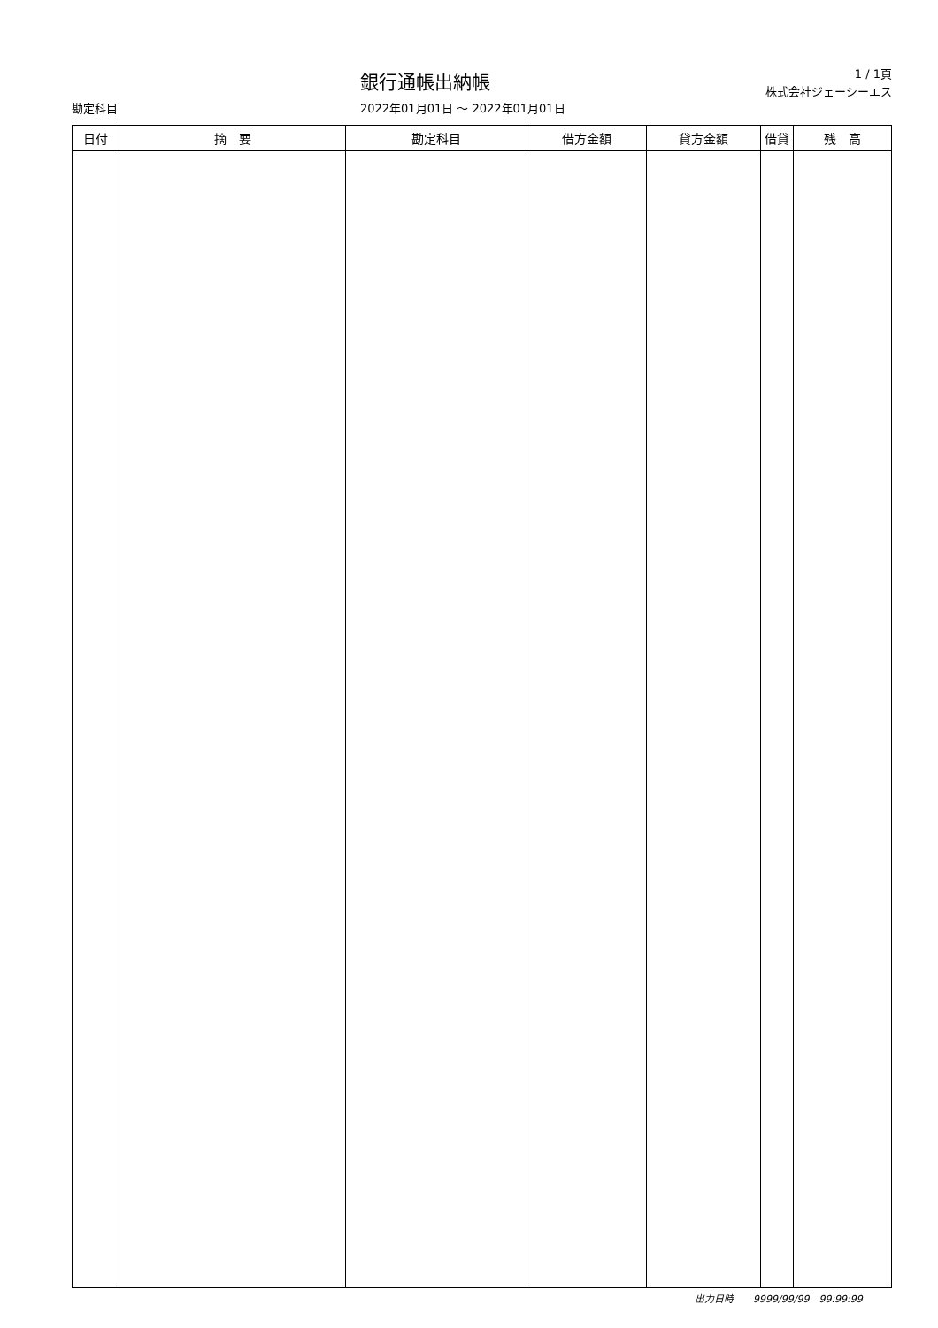銀行通帳出納帳
1 / 1頁
株式会社ジェーシーエス
勘定科目 2022年01月01日 ～ 2022年01月01日
| 日付 | 摘 要 | 勘定科目 | 借方金額 | 貸方金額 | 借貸 | 残 高 |
| --- | --- | --- | --- | --- | --- | --- |
出力日時　　9999/99/99　99:99:99